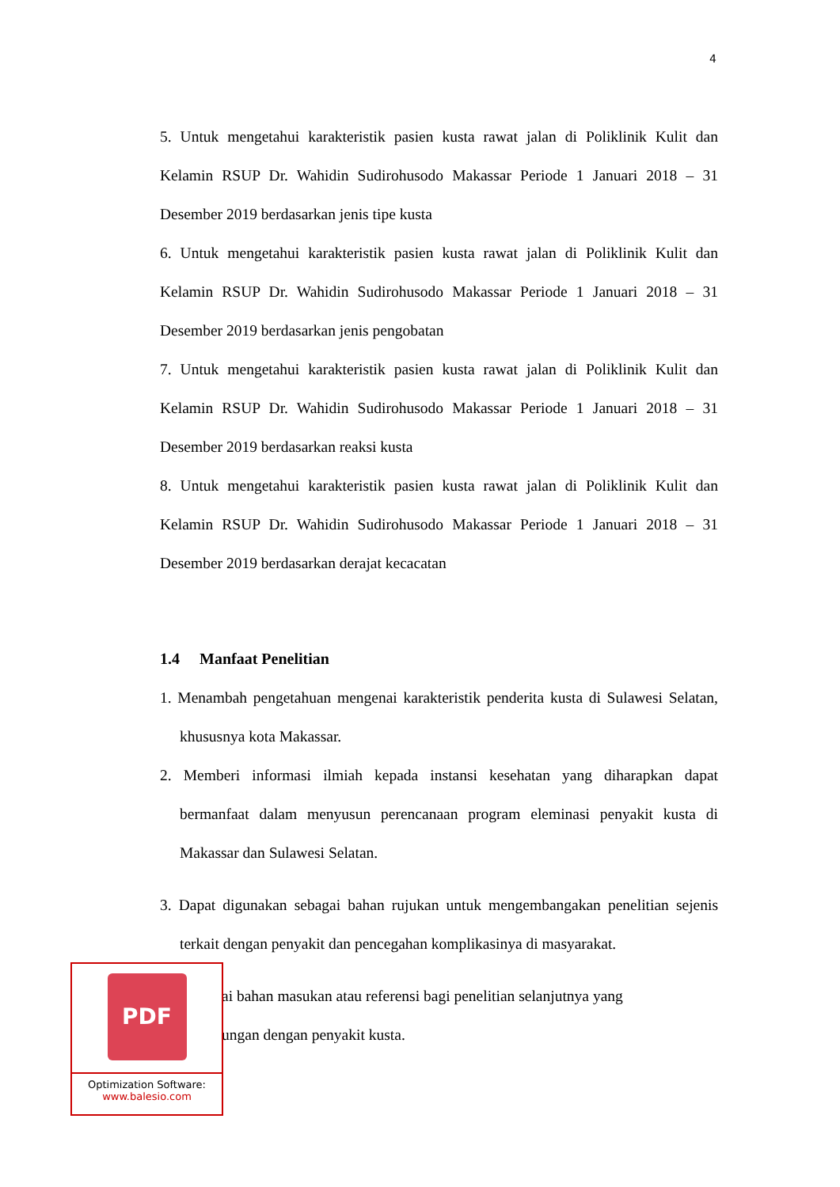4
5. Untuk mengetahui karakteristik pasien kusta rawat jalan di Poliklinik Kulit dan Kelamin RSUP Dr. Wahidin Sudirohusodo Makassar Periode 1 Januari 2018 – 31 Desember 2019 berdasarkan jenis tipe kusta
6. Untuk mengetahui karakteristik pasien kusta rawat jalan di Poliklinik Kulit dan Kelamin RSUP Dr. Wahidin Sudirohusodo Makassar Periode 1 Januari 2018 – 31 Desember 2019 berdasarkan jenis pengobatan
7. Untuk mengetahui karakteristik pasien kusta rawat jalan di Poliklinik Kulit dan Kelamin RSUP Dr. Wahidin Sudirohusodo Makassar Periode 1 Januari 2018 – 31 Desember 2019 berdasarkan reaksi kusta
8. Untuk mengetahui karakteristik pasien kusta rawat jalan di Poliklinik Kulit dan Kelamin RSUP Dr. Wahidin Sudirohusodo Makassar Periode 1 Januari 2018 – 31 Desember 2019 berdasarkan derajat kecacatan
1.4 Manfaat Penelitian
1. Menambah pengetahuan mengenai karakteristik penderita kusta di Sulawesi Selatan, khususnya kota Makassar.
2. Memberi informasi ilmiah kepada instansi kesehatan yang diharapkan dapat bermanfaat dalam menyusun perencanaan program eleminasi penyakit kusta di Makassar dan Sulawesi Selatan.
3. Dapat digunakan sebagai bahan rujukan untuk mengembangakan penelitian sejenis terkait dengan penyakit dan pencegahan komplikasinya di masyarakat.
ai bahan masukan atau referensi bagi penelitian selanjutnya yang
ungan dengan penyakit kusta.
PDF
Optimization Software:
www.balesio.com